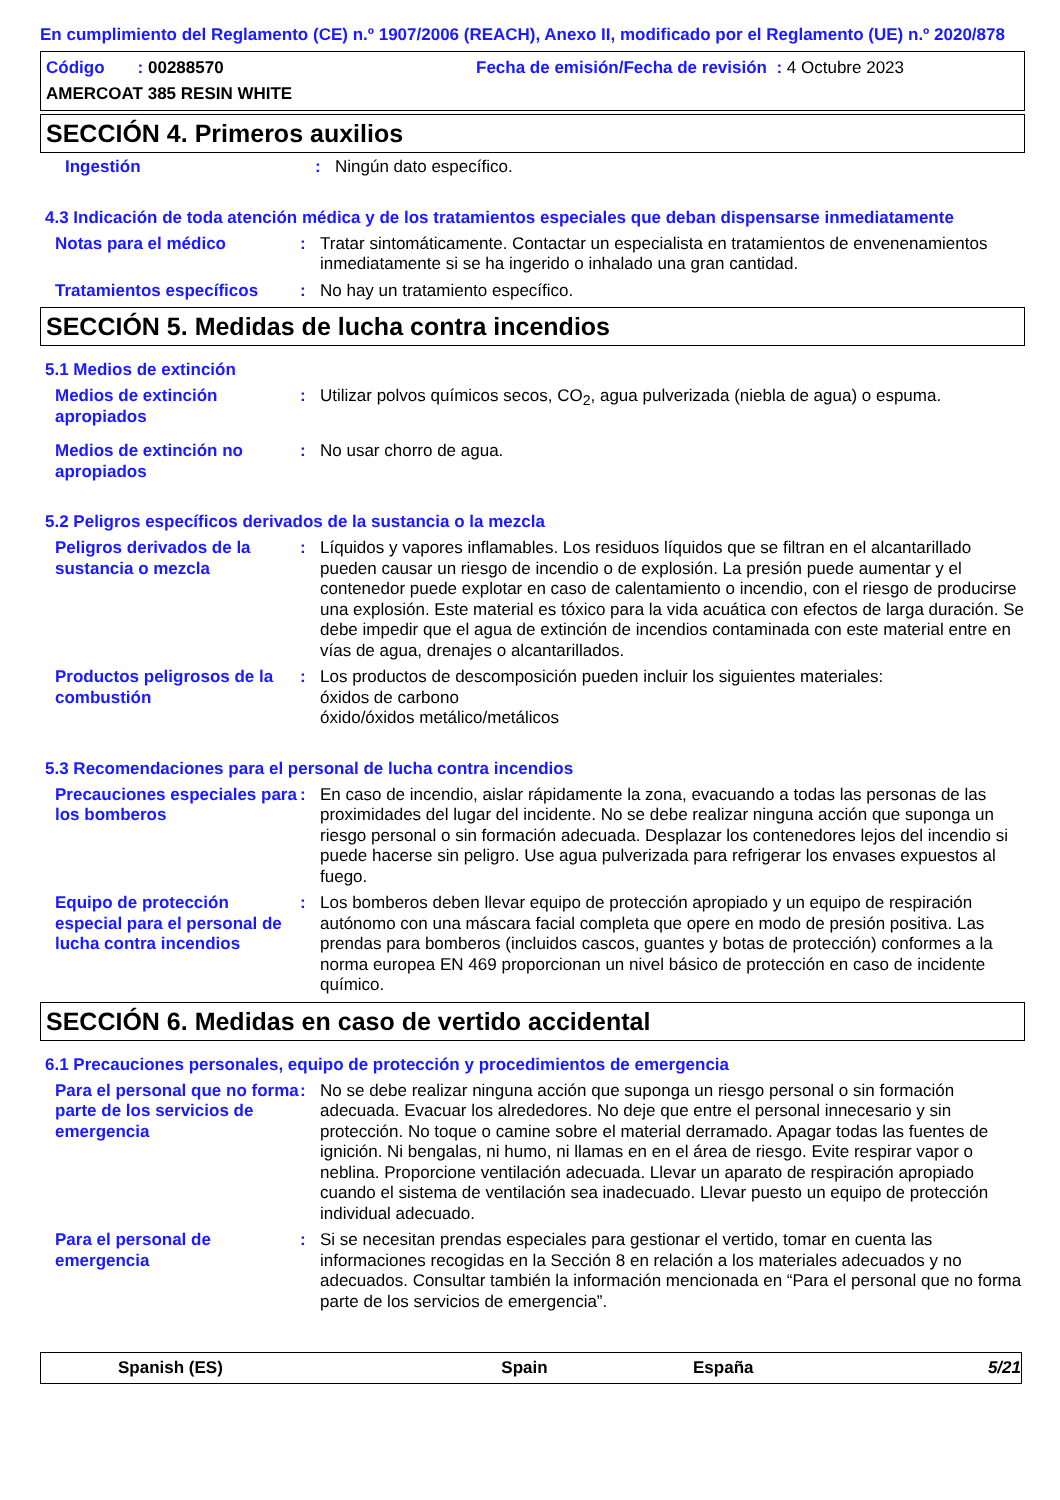En cumplimiento del Reglamento (CE) n.º 1907/2006 (REACH), Anexo II, modificado por el Reglamento (UE) n.º 2020/878
Código : 00288570 Fecha de emisión/Fecha de revisión : 4 Octubre 2023
AMERCOAT 385 RESIN WHITE
SECCIÓN 4. Primeros auxilios
Ingestión : Ningún dato específico.
4.3 Indicación de toda atención médica y de los tratamientos especiales que deban dispensarse inmediatamente
Notas para el médico : Tratar sintomáticamente. Contactar un especialista en tratamientos de envenenamientos inmediatamente si se ha ingerido o inhalado una gran cantidad.
Tratamientos específicos : No hay un tratamiento específico.
SECCIÓN 5. Medidas de lucha contra incendios
5.1 Medios de extinción
Medios de extinción apropiados
: Utilizar polvos químicos secos, CO<sub>2</sub>, agua pulverizada (niebla de agua) o espuma.
Medios de extinción no apropiados
: No usar chorro de agua.
5.2 Peligros específicos derivados de la sustancia o la mezcla
Peligros derivados de la sustancia o mezcla
: Líquidos y vapores inflamables. Los residuos líquidos que se filtran en el alcantarillado pueden causar un riesgo de incendio o de explosión. La presión puede aumentar y el contenedor puede explotar en caso de calentamiento o incendio, con el riesgo de producirse una explosión. Este material es tóxico para la vida acuática con efectos de larga duración. Se debe impedir que el agua de extinción de incendios contaminada con este material entre en vías de agua, drenajes o alcantarillados.
Productos peligrosos de la combustión
: Los productos de descomposición pueden incluir los siguientes materiales:
óxidos de carbono
óxido/óxidos metálico/metálicos
5.3 Recomendaciones para el personal de lucha contra incendios
Precauciones especiales para los bomberos
: En caso de incendio, aislar rápidamente la zona, evacuando a todas las personas de las proximidades del lugar del incidente. No se debe realizar ninguna acción que suponga un riesgo personal o sin formación adecuada. Desplazar los contenedores lejos del incendio si puede hacerse sin peligro. Use agua pulverizada para refrigerar los envases expuestos al fuego.
Equipo de protección especial para el personal de lucha contra incendios
: Los bomberos deben llevar equipo de protección apropiado y un equipo de respiración autónomo con una máscara facial completa que opere en modo de presión positiva. Las prendas para bomberos (incluidos cascos, guantes y botas de protección) conformes a la norma europea EN 469 proporcionan un nivel básico de protección en caso de incidente químico.
SECCIÓN 6. Medidas en caso de vertido accidental
6.1 Precauciones personales, equipo de protección y procedimientos de emergencia
Para el personal que no forma parte de los servicios de emergencia
: No se debe realizar ninguna acción que suponga un riesgo personal o sin formación adecuada. Evacuar los alrededores. No deje que entre el personal innecesario y sin protección. No toque o camine sobre el material derramado. Apagar todas las fuentes de ignición. Ni bengalas, ni humo, ni llamas en en el área de riesgo. Evite respirar vapor o neblina. Proporcione ventilación adecuada. Llevar un aparato de respiración apropiado cuando el sistema de ventilación sea inadecuado. Llevar puesto un equipo de protección individual adecuado.
Para el personal de emergencia
: Si se necesitan prendas especiales para gestionar el vertido, tomar en cuenta las informaciones recogidas en la Sección 8 en relación a los materiales adecuados y no adecuados. Consultar también la información mencionada en “Para el personal que no forma parte de los servicios de emergencia”.
Spanish (ES) Spain España 5/21